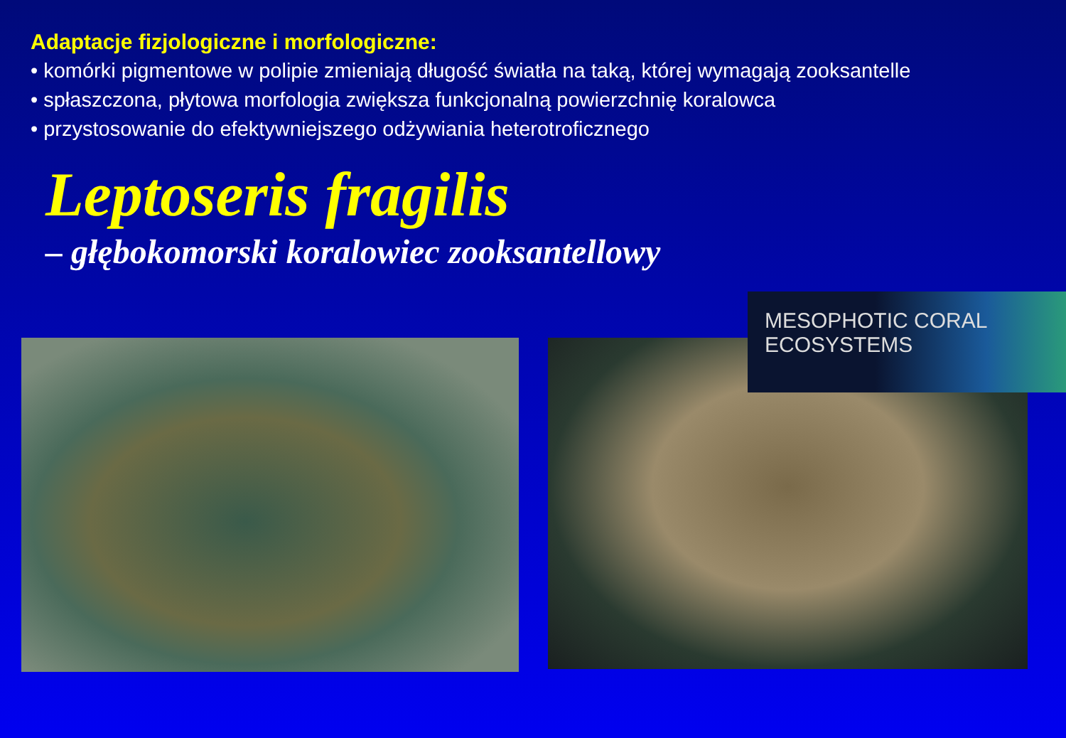Adaptacje fizjologiczne i morfologiczne:
• komórki pigmentowe w polipie zmieniają długość światła na taką, której wymagają zooksantelle
• spłaszczona, płytowa morfologia zwiększa funkcjonalną powierzchnię koralowca
• przystosowanie do efektywniejszego odżywiania heterotroficznego
Leptoseris fragilis
– głębokomorski koralowiec zooksantellowy
MESOPHOTIC CORAL
ECOSYSTEMS